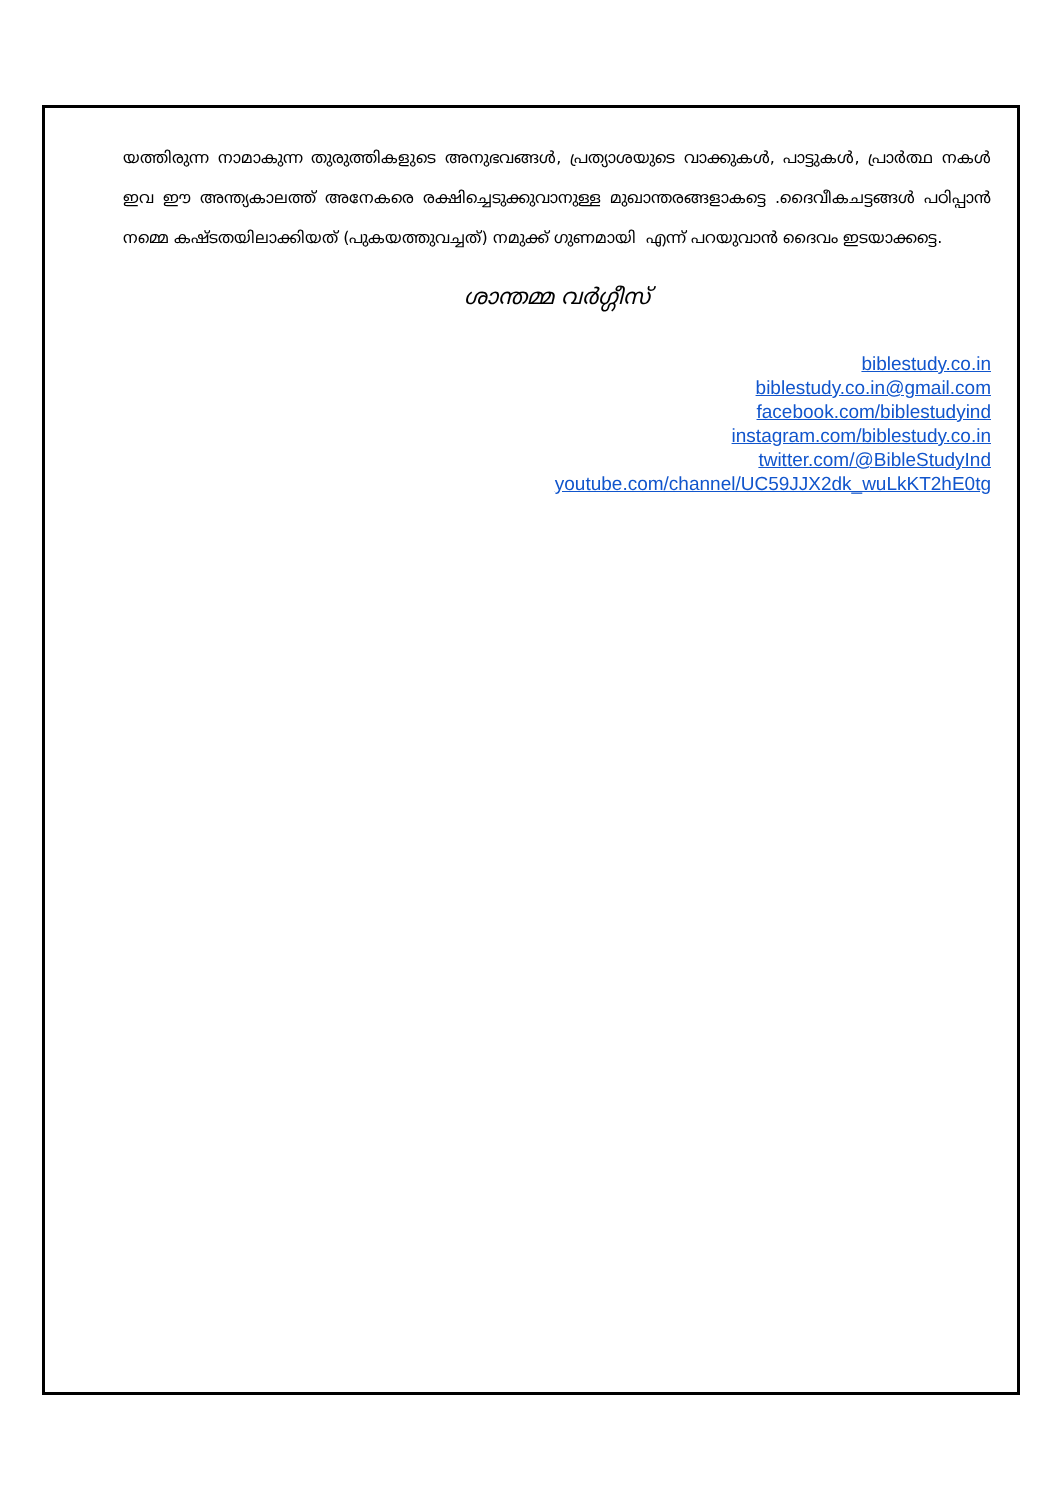യത്തിരുന്ന നാമാകുന്ന തുരുത്തികളുടെ അനുഭവങ്ങൾ, പ്രത്യാശയുടെ വാക്കുകൾ, പാട്ടുകൾ, പ്രാർത്ഥ നകൾ ഇവ ഈ അന്ത്യകാലത്ത് അനേകരെ രക്ഷിച്ചെടുക്കുവാനുള്ള മുഖാന്തരങ്ങളാകട്ടെ .ദൈവീകചട്ടങ്ങൾ പഠിപ്പാൻ നമ്മെ കഷ്ടതയിലാക്കിയത് (പുകയത്തുവച്ചത്) നമുക്ക് ഗുണമായി എന്ന് പറയുവാൻ ദൈവം ഇടയാക്കട്ടെ.
ശാന്തമ്മ വർഗ്ഗീസ്
biblestudy.co.in
biblestudy.co.in@gmail.com
facebook.com/biblestudyind
instagram.com/biblestudy.co.in
twitter.com/@BibleStudyInd
youtube.com/channel/UC59JJX2dk_wuLkKT2hE0tg